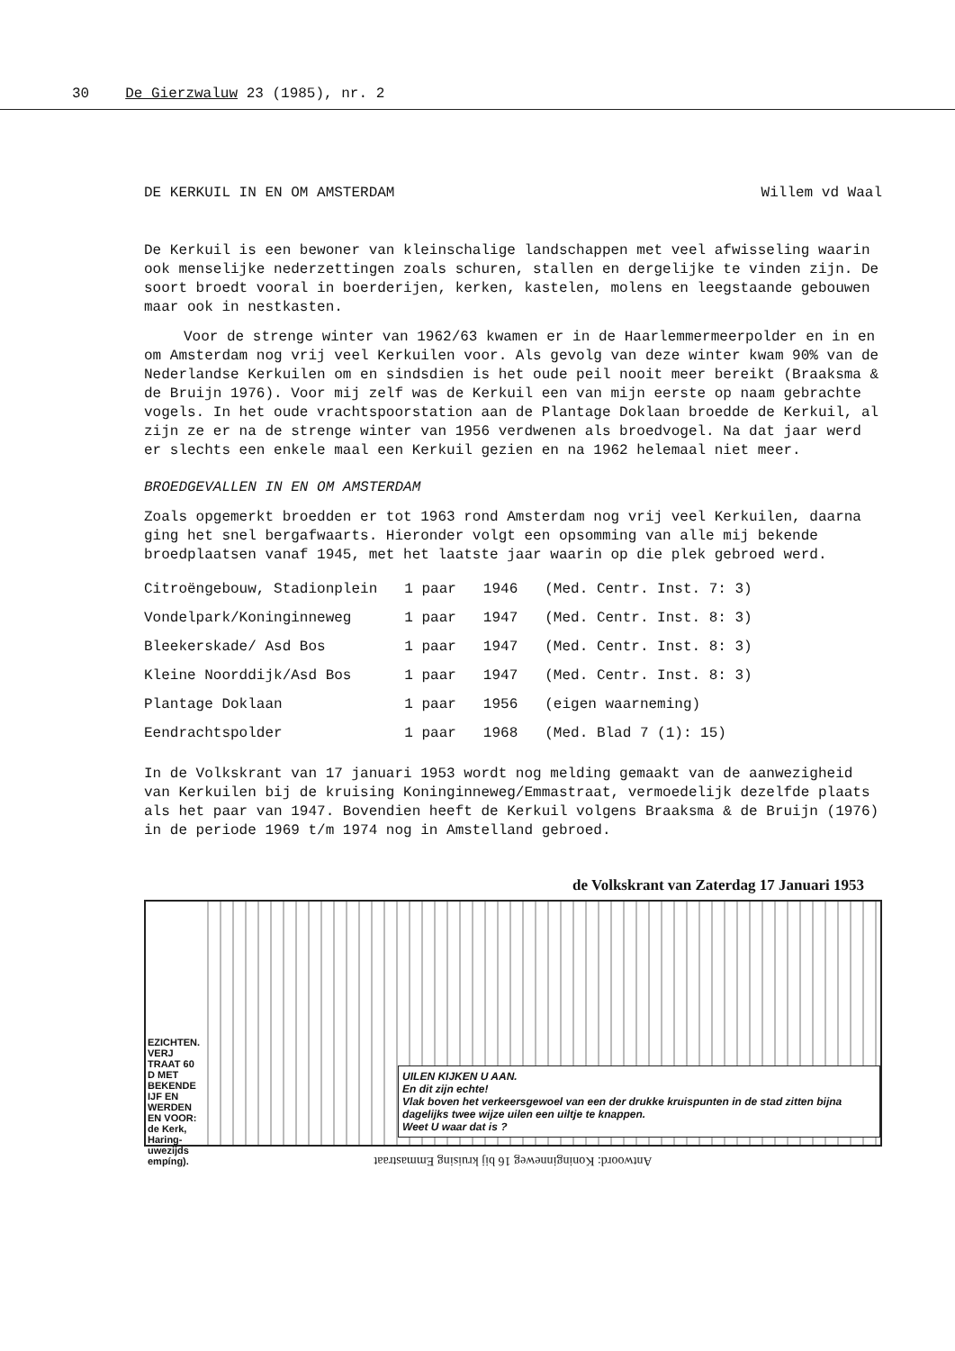30 De Gierzwaluw 23 (1985), nr. 2
DE KERKUIL IN EN OM AMSTERDAM Willem vd Waal
De Kerkuil is een bewoner van kleinschalige landschappen met veel afwisseling waarin ook menselijke nederzettingen zoals schuren, stallen en dergelijke te vinden zijn. De soort broedt vooral in boerderijen, kerken, kastelen, molens en leegstaande gebouwen maar ook in nestkasten.
Voor de strenge winter van 1962/63 kwamen er in de Haarlemmermeerpolder en in en om Amsterdam nog vrij veel Kerkuilen voor. Als gevolg van deze winter kwam 90% van de Nederlandse Kerkuilen om en sindsdien is het oude peil nooit meer bereikt (Braaksma & de Bruijn 1976). Voor mij zelf was de Kerkuil een van mijn eerste op naam gebrachte vogels. In het oude vrachtspoorstation aan de Plantage Doklaan broedde de Kerkuil, al zijn ze er na de strenge winter van 1956 verdwenen als broedvogel. Na dat jaar werd er slechts een enkele maal een Kerkuil gezien en na 1962 helemaal niet meer.
BROEDGEVALLEN IN EN OM AMSTERDAM
Zoals opgemerkt broedden er tot 1963 rond Amsterdam nog vrij veel Kerkuilen, daarna ging het snel bergafwaarts. Hieronder volgt een opsomming van alle mij bekende broedplaatsen vanaf 1945, met het laatste jaar waarin op die plek gebroed werd.
| Citroëngebouw, Stadionplein | 1 paar | 1946 | (Med. Centr. Inst. 7: 3) |
| Vondelpark/Koninginneweg | 1 paar | 1947 | (Med. Centr. Inst. 8: 3) |
| Bleekerskade/ Asd Bos | 1 paar | 1947 | (Med. Centr. Inst. 8: 3) |
| Kleine Noorddijk/Asd Bos | 1 paar | 1947 | (Med. Centr. Inst. 8: 3) |
| Plantage Doklaan | 1 paar | 1956 | (eigen waarneming) |
| Eendrachtspolder | 1 paar | 1968 | (Med. Blad 7 (1): 15) |
In de Volkskrant van 17 januari 1953 wordt nog melding gemaakt van de aanwezigheid van Kerkuilen bij de kruising Koninginneweg/Emmastraat, vermoedelijk dezelfde plaats als het paar van 1947. Bovendien heeft de Kerkuil volgens Braaksma & de Bruijn (1976) in de periode 1969 t/m 1974 nog in Amstelland gebroed.
de Volkskrant van Zaterdag 17 Januari 1953
EZICHTEN. VERJ TRAAT 60 D MET BEKENDE IJF EN WERDEN EN VOOR: de Kerk, Haring- uwezijds empíng).
UILEN KIJKEN U AAN.
En dit zijn echte!
Vlak boven het verkeersgewoel van een der drukke kruispunten in de stad zitten bijna dagelijks twee wijze uilen een uiltje te knappen.
Weet U waar dat is ?
Antwoord: Koninginneweg 16 bij kruising Emmastraat